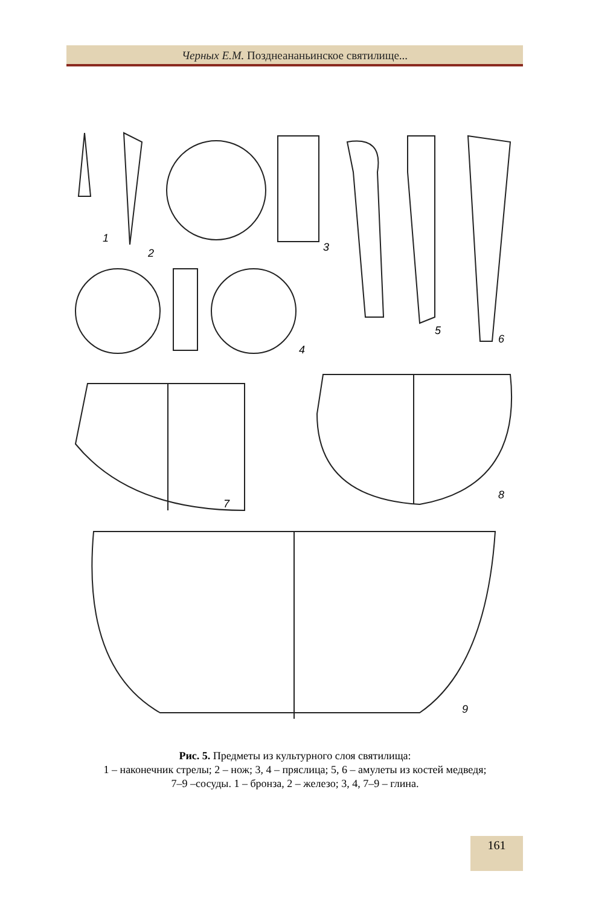Черных Е.М. Позднеананьинское святилище...
1
2
3
4
5
6
7
8
9
Рис. 5. Предметы из культурного слоя святилища:
1 – наконечник стрелы; 2 – нож; 3, 4 – пряслица; 5, 6 – амулеты из костей медведя;
7–9 –сосуды. 1 – бронза, 2 – железо; 3, 4, 7–9 – глина.
161